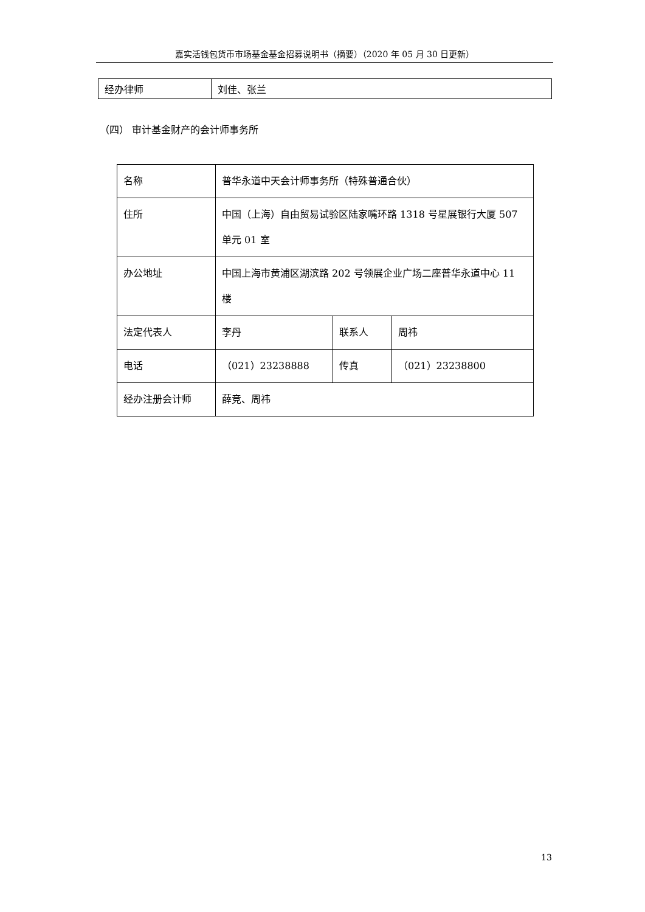嘉实活钱包货币市场基金基金招募说明书（摘要）（2020 年 05 月 30 日更新）
| 经办律师 | 刘佳、张兰 |
（四） 审计基金财产的会计师事务所
| 名称 | 普华永道中天会计师事务所（特殊普通合伙） | | |
| 住所 | 中国（上海）自由贸易试验区陆家嘴环路 1318 号星展银行大厦 507 单元 01 室 | | |
| 办公地址 | 中国上海市黄浦区湖滨路 202 号领展企业广场二座普华永道中心 11 楼 | | |
| 法定代表人 | 李丹 | 联系人 | 周祎 |
| 电话 | （021）23238888 | 传真 | （021）23238800 |
| 经办注册会计师 | 薛竞、周祎 | | |
13